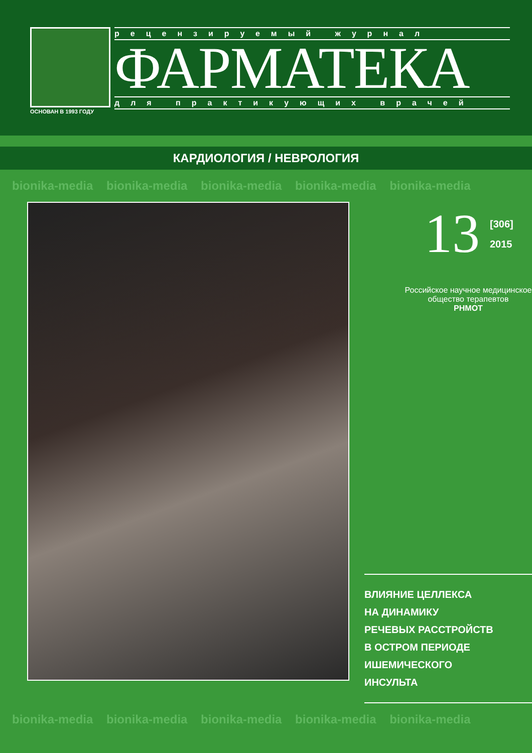ОСНОВАН В 1993 ГОДУ
рецензируемый журнал
ФАРМАТЕКА
для практикующих врачей
КАРДИОЛОГИЯ / НЕВРОЛОГИЯ
bionika-media bionika-media bionika-media bionika-media bionika-media
13 [306]
2015
Российское научное медицинское общество терапевтов
РНМОТ
ВЛИЯНИЕ ЦЕЛЛЕКСА
НА ДИНАМИКУ
РЕЧЕВЫХ РАССТРОЙСТВ
В ОСТРОМ ПЕРИОДЕ
ИШЕМИЧЕСКОГО
ИНСУЛЬТА
bionika-media bionika-media bionika-media bionika-media bionika-media